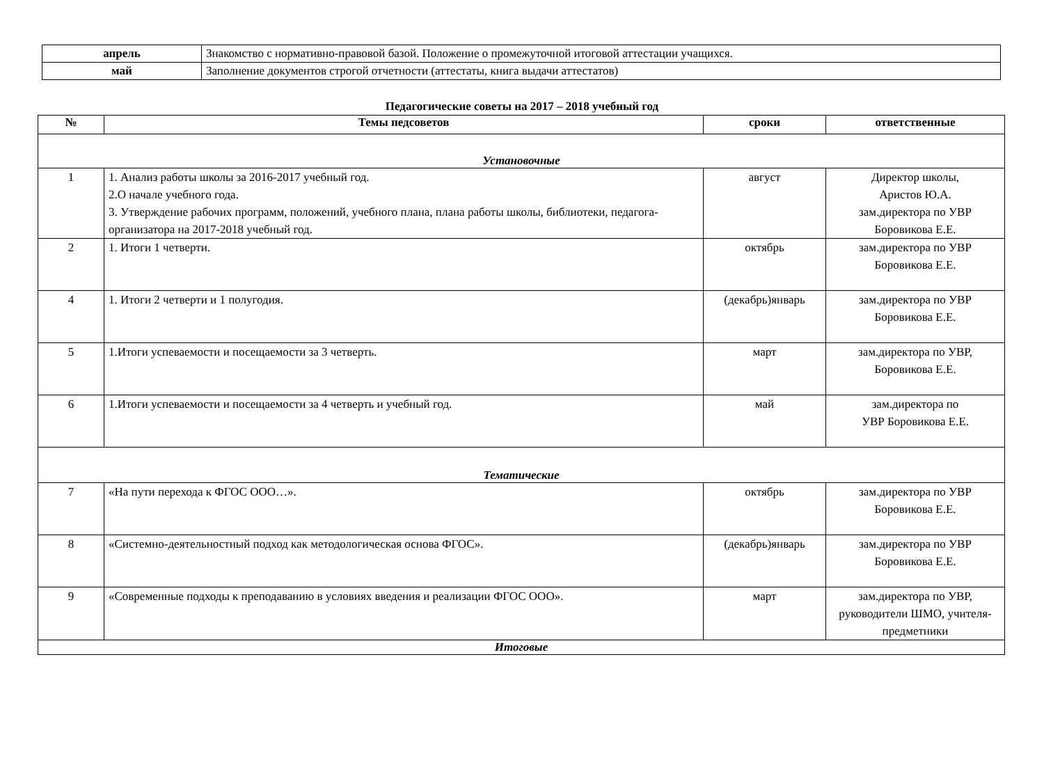| апрель | Знакомство с нормативно-правовой базой. Положение о промежуточной итоговой аттестации учащихся. |
| май | Заполнение документов строгой отчетности (аттестаты, книга выдачи аттестатов) |
Педагогические советы на 2017 – 2018 учебный год
| № | Темы педсоветов | сроки | ответственные |
| --- | --- | --- | --- |
| Установочные | | | |
| 1 | 1. Анализ работы школы за 2016-2017 учебный год. 2.О начале учебного года. 3. Утверждение рабочих программ, положений, учебного плана, плана работы школы, библиотеки, педагога-организатора на 2017-2018 учебный год. | август | Директор школы, Аристов Ю.А. зам.директора по УВР Боровикова Е.Е. |
| 2 | 1. Итоги 1 четверти. | октябрь | зам.директора по УВР Боровикова Е.Е. |
| 4 | 1. Итоги 2 четверти и 1 полугодия. | (декабрь)январь | зам.директора по УВР Боровикова Е.Е. |
| 5 | 1.Итоги успеваемости и посещаемости за 3 четверть. | март | зам.директора по УВР, Боровикова Е.Е. |
| 6 | 1.Итоги успеваемости и посещаемости за 4 четверть и учебный год. | май | зам.директора по УВР Боровикова Е.Е. |
| Тематические | | | |
| 7 | «На пути перехода к ФГОС ООО…». | октябрь | зам.директора по УВР Боровикова Е.Е. |
| 8 | «Системно-деятельностный подход как методологическая основа ФГОС». | (декабрь)январь | зам.директора по УВР Боровикова Е.Е. |
| 9 | «Современные подходы к преподаванию в условиях введения и реализации ФГОС ООО». | март | зам.директора по УВР, руководители ШМО, учителя-предметники |
| Итоговые | | | |